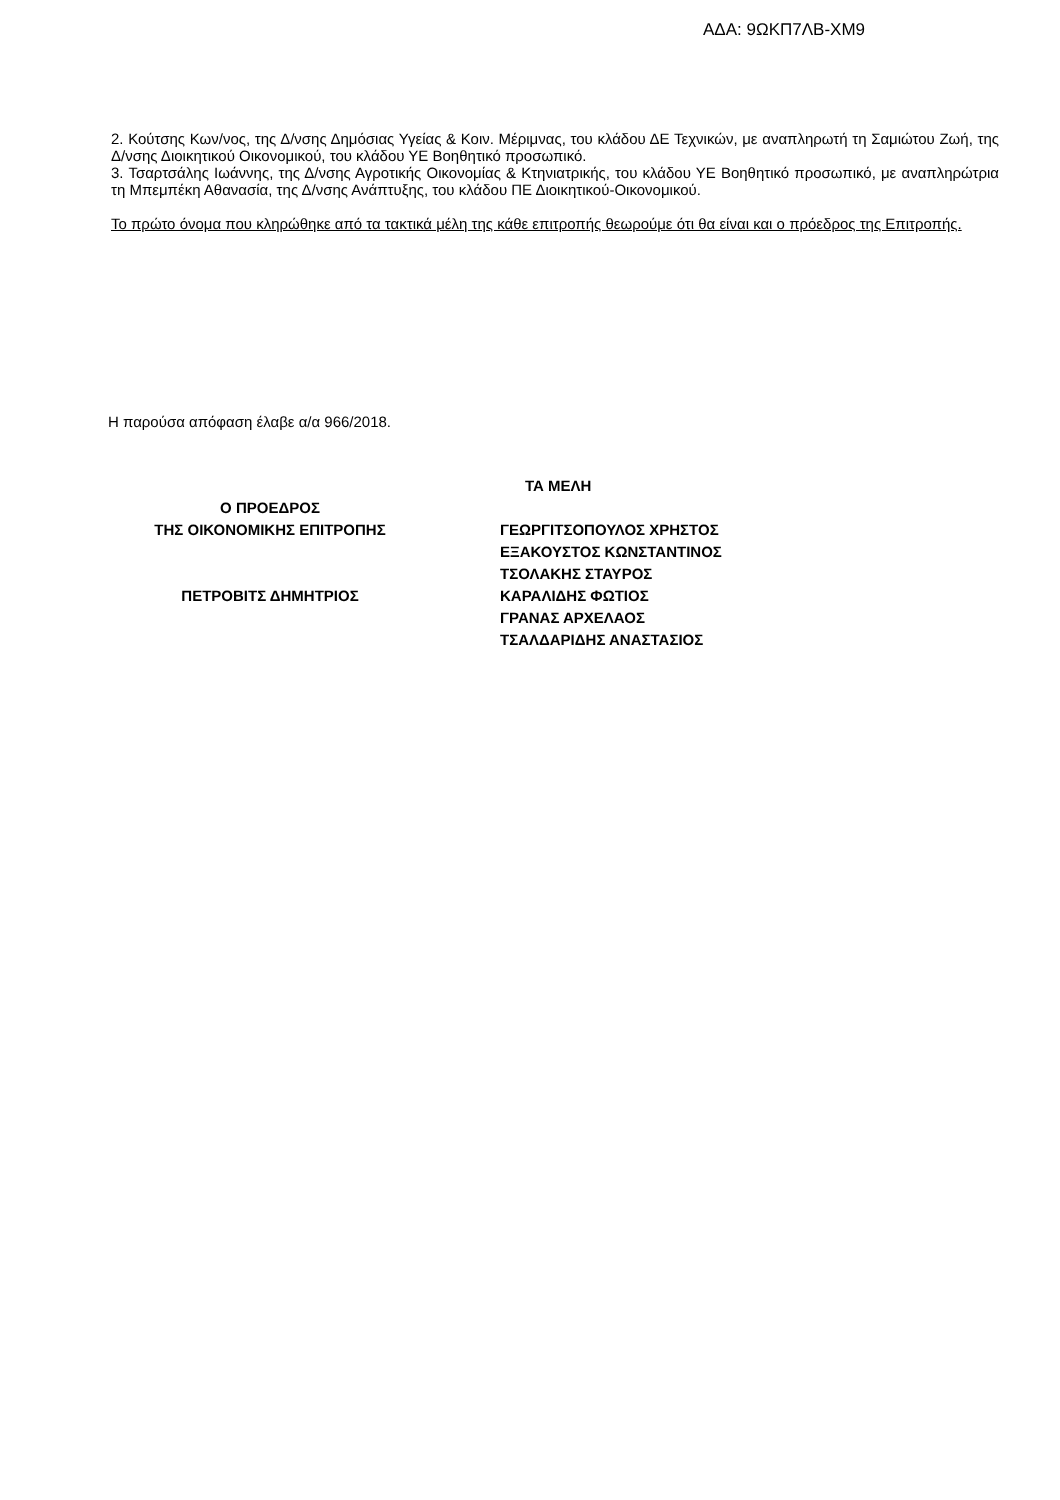ΑΔΑ: 9ΩΚΠ7ΛΒ-ΧΜ9
2. Κούτσης Κων/νος, της Δ/νσης Δημόσιας Υγείας & Κοιν. Μέριμνας, του κλάδου ΔΕ Τεχνικών, με αναπληρωτή τη Σαμιώτου Ζωή, της Δ/νσης Διοικητικού Οικονομικού, του κλάδου ΥΕ Βοηθητικό προσωπικό.
3. Τσαρτσάλης Ιωάννης, της Δ/νσης Αγροτικής Οικονομίας & Κτηνιατρικής, του κλάδου ΥΕ Βοηθητικό προσωπικό, με αναπληρώτρια τη Μπεμπέκη Αθανασία, της Δ/νσης Ανάπτυξης, του κλάδου ΠΕ Διοικητικού-Οικονομικού.
Το πρώτο όνομα που κληρώθηκε από τα τακτικά μέλη της κάθε επιτροπής θεωρούμε ότι θα είναι και ο πρόεδρος της Επιτροπής.
Η παρούσα απόφαση έλαβε α/α 966/2018.
Ο ΠΡΟΕΔΡΟΣ
ΤΗΣ ΟΙΚΟΝΟΜΙΚΗΣ ΕΠΙΤΡΟΠΗΣ
ΠΕΤΡΟΒΙΤΣ ΔΗΜΗΤΡΙΟΣ
ΤΑ ΜΕΛΗ
ΓΕΩΡΓΙΤΣΟΠΟΥΛΟΣ ΧΡΗΣΤΟΣ
ΕΞΑΚΟΥΣΤΟΣ ΚΩΝΣΤΑΝΤΙΝΟΣ
ΤΣΟΛΑΚΗΣ ΣΤΑΥΡΟΣ
ΚΑΡΑΛΙΔΗΣ ΦΩΤΙΟΣ
ΓΡΑΝΑΣ ΑΡΧΕΛΑΟΣ
ΤΣΑΛΔΑΡΙΔΗΣ ΑΝΑΣΤΑΣΙΟΣ